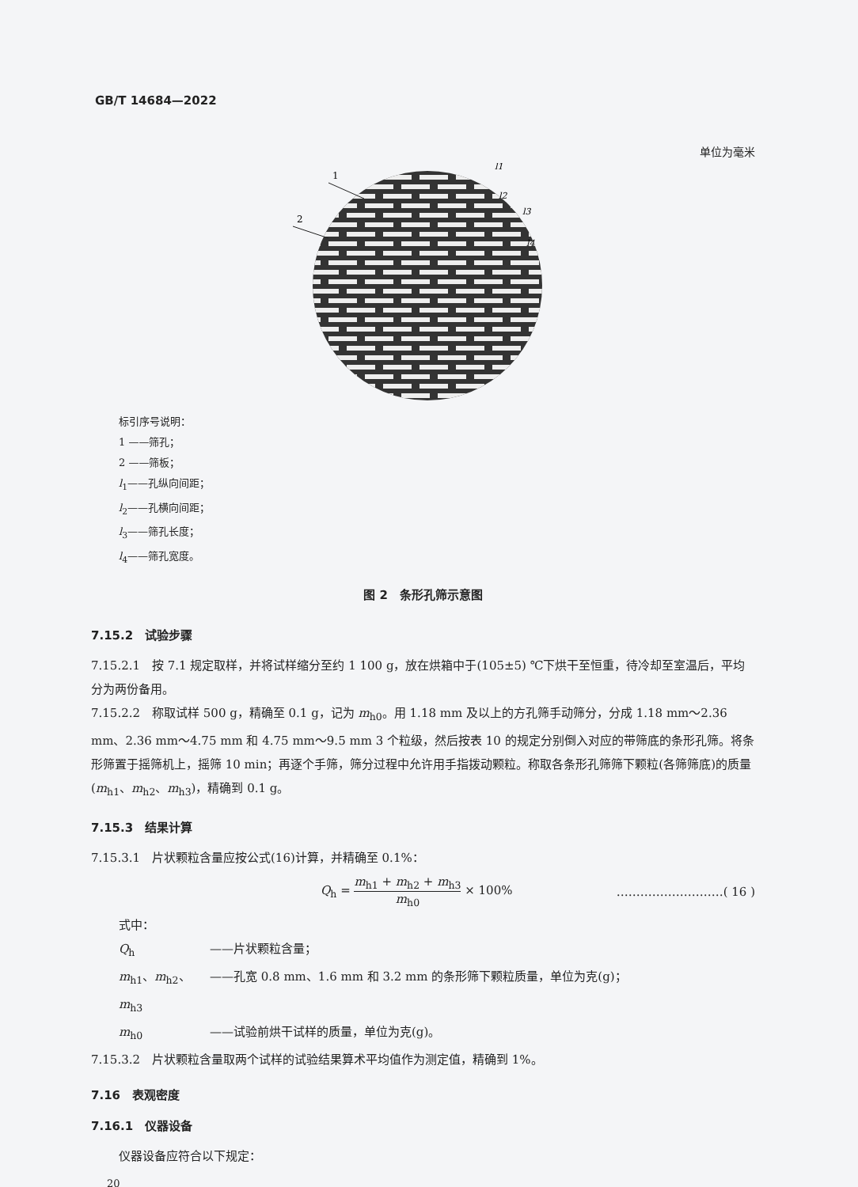GB/T 14684—2022
单位为毫米
1
2
l1
l2
l3
l4
标引序号说明：
1 ——筛孔；
2 ——筛板；
l<sub>1</sub>——孔纵向间距；
l<sub>2</sub>——孔横向间距；
l<sub>3</sub>——筛孔长度；
l<sub>4</sub>——筛孔宽度。
图 2　条形孔筛示意图
7.15.2　试验步骤
7.15.2.1　按 7.1 规定取样，并将试样缩分至约 1 100 g，放在烘箱中于(105±5) ℃下烘干至恒重，待冷却至室温后，平均分为两份备用。
7.15.2.2　称取试样 500 g，精确至 0.1 g，记为 m<sub>h0</sub>。用 1.18 mm 及以上的方孔筛手动筛分，分成 1.18 mm～2.36 mm、2.36 mm～4.75 mm 和 4.75 mm～9.5 mm 3 个粒级，然后按表 10 的规定分别倒入对应的带筛底的条形孔筛。将条形筛置于摇筛机上，摇筛 10 min；再逐个手筛，筛分过程中允许用手指拨动颗粒。称取各条形孔筛筛下颗粒(各筛筛底)的质量(m<sub>h1</sub>、m<sub>h2</sub>、m<sub>h3</sub>)，精确到 0.1 g。
7.15.3　结果计算
7.15.3.1　片状颗粒含量应按公式(16)计算，并精确至 0.1%：
Q<sub>h</sub> = m<sub>h1</sub> + m<sub>h2</sub> + m<sub>h3</sub> m<sub>h0</sub> × 100% ………………………( 16 )
式中：
Q<sub>h</sub> ——片状颗粒含量；
m<sub>h1</sub>、m<sub>h2</sub>、m<sub>h3</sub> ——孔宽 0.8 mm、1.6 mm 和 3.2 mm 的条形筛下颗粒质量，单位为克(g)；
m<sub>h0</sub> ——试验前烘干试样的质量，单位为克(g)。
7.15.3.2　片状颗粒含量取两个试样的试验结果算术平均值作为测定值，精确到 1%。
7.16　表观密度
7.16.1　仪器设备
仪器设备应符合以下规定：
20